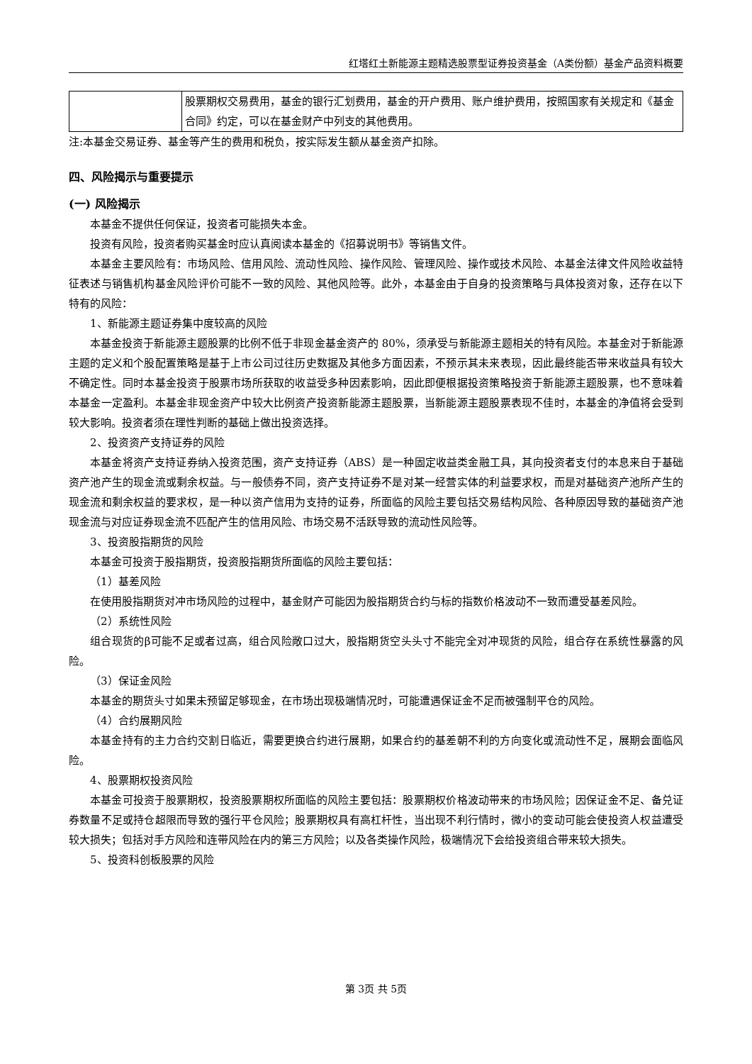红塔红土新能源主题精选股票型证券投资基金（A类份额）基金产品资料概要
| | 股票期权交易费用，基金的银行汇划费用，基金的开户费用、账户维护费用，按照国家有关规定和《基金合同》约定，可以在基金财产中列支的其他费用。 |
注:本基金交易证券、基金等产生的费用和税负，按实际发生额从基金资产扣除。
四、风险揭示与重要提示
(一) 风险揭示
本基金不提供任何保证，投资者可能损失本金。
投资有风险，投资者购买基金时应认真阅读本基金的《招募说明书》等销售文件。
本基金主要风险有：市场风险、信用风险、流动性风险、操作风险、管理风险、操作或技术风险、本基金法律文件风险收益特征表述与销售机构基金风险评价可能不一致的风险、其他风险等。此外，本基金由于自身的投资策略与具体投资对象，还存在以下特有的风险：
1、新能源主题证券集中度较高的风险
本基金投资于新能源主题股票的比例不低于非现金基金资产的 80%，须承受与新能源主题相关的特有风险。本基金对于新能源主题的定义和个股配置策略是基于上市公司过往历史数据及其他多方面因素，不预示其未来表现，因此最终能否带来收益具有较大不确定性。同时本基金投资于股票市场所获取的收益受多种因素影响，因此即便根据投资策略投资于新能源主题股票，也不意味着本基金一定盈利。本基金非现金资产中较大比例资产投资新能源主题股票，当新能源主题股票表现不佳时，本基金的净值将会受到较大影响。投资者须在理性判断的基础上做出投资选择。
2、投资资产支持证券的风险
本基金将资产支持证券纳入投资范围，资产支持证券（ABS）是一种固定收益类金融工具，其向投资者支付的本息来自于基础资产池产生的现金流或剩余权益。与一般债券不同，资产支持证券不是对某一经营实体的利益要求权，而是对基础资产池所产生的现金流和剩余权益的要求权，是一种以资产信用为支持的证券，所面临的风险主要包括交易结构风险、各种原因导致的基础资产池现金流与对应证券现金流不匹配产生的信用风险、市场交易不活跃导致的流动性风险等。
3、投资股指期货的风险
本基金可投资于股指期货，投资股指期货所面临的风险主要包括：
（1）基差风险
在使用股指期货对冲市场风险的过程中，基金财产可能因为股指期货合约与标的指数价格波动不一致而遭受基差风险。
（2）系统性风险
组合现货的β可能不足或者过高，组合风险敞口过大，股指期货空头头寸不能完全对冲现货的风险，组合存在系统性暴露的风险。
（3）保证金风险
本基金的期货头寸如果未预留足够现金，在市场出现极端情况时，可能遭遇保证金不足而被强制平仓的风险。
（4）合约展期风险
本基金持有的主力合约交割日临近，需要更换合约进行展期，如果合约的基差朝不利的方向变化或流动性不足，展期会面临风险。
4、股票期权投资风险
本基金可投资于股票期权，投资股票期权所面临的风险主要包括：股票期权价格波动带来的市场风险；因保证金不足、备兑证券数量不足或持仓超限而导致的强行平仓风险；股票期权具有高杠杆性，当出现不利行情时，微小的变动可能会使投资人权益遭受较大损失；包括对手方风险和连带风险在内的第三方风险；以及各类操作风险，极端情况下会给投资组合带来较大损失。
5、投资科创板股票的风险
第 3页 共 5页